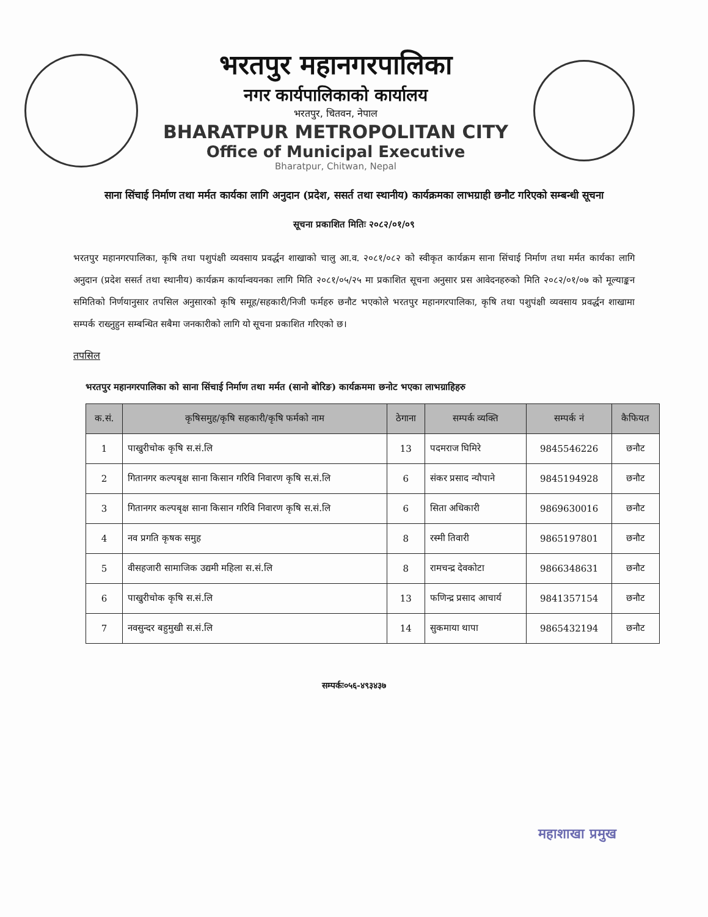भरतपुर महानगरपालिका
नगर कार्यपालिकाको कार्यालय
भरतपुर, चितवन, नेपाल
BHARATPUR METROPOLITAN CITY
Office of Municipal Executive
Bharatpur, Chitwan, Nepal
साना सिंचाई निर्माण तथा मर्मत कार्यका लागि अनुदान (प्रदेश, ससर्त तथा स्थानीय) कार्यक्रमका लाभग्राही छनौट गरिएको सम्बन्धी सूचना
सूचना प्रकाशित मितिः २०८२/०१/०९
भरतपुर महानगरपालिका, कृषि तथा पशुपंक्षी व्यवसाय प्रवर्द्धन शाखाको चालु आ.व. २०८१/०८२ को स्वीकृत कार्यक्रम साना सिंचाई निर्माण तथा मर्मत कार्यका लागि अनुदान (प्रदेश ससर्त तथा स्थानीय) कार्यक्रम कार्यान्वयनका लागि मिति २०८१/०५/२५ मा प्रकाशित सूचना अनुसार प्रस आवेदनहरुको मिति २०८२/०१/०७ को मूल्याङ्कन समितिको निर्णयानुसार तपसिल अनुसारको कृषि समूह/सहकारी/निजी फर्महरु छनौट भएकोले भरतपुर महानगरपालिका, कृषि तथा पशुपंक्षी व्यवसाय प्रवर्द्धन शाखामा सम्पर्क राख्नुहुन सम्बन्धित सबैमा जनकारीको लागि यो सूचना प्रकाशित गरिएको छ।
तपसिल
भरतपुर महानगरपालिका को साना सिंचाई निर्माण तथा मर्मत (सानो बोरिङ) कार्यक्रममा छनोट भएका लाभग्राहिहरु
| क.सं. | कृषिसमुह/कृषि सहकारी/कृषि फर्मको नाम | ठेगाना | सम्पर्क व्यक्ति | सम्पर्क नं | कैफियत |
| --- | --- | --- | --- | --- | --- |
| 1 | पाखुरीचोक कृषि स.सं.लि | 13 | पदमराज घिमिरे | 9845546226 | छनौट |
| 2 | गितानगर कल्पबृक्ष साना किसान गरिवि निवारण कृषि स.सं.लि | 6 | संकर प्रसाद न्यौपाने | 9845194928 | छनौट |
| 3 | गितानगर कल्पबृक्ष साना किसान गरिवि निवारण कृषि स.सं.लि | 6 | सिता अधिकारी | 9869630016 | छनौट |
| 4 | नव प्रगति कृषक समुह | 8 | रस्मी तिवारी | 9865197801 | छनौट |
| 5 | वीसहजारी सामाजिक उद्यमी महिला स.सं.लि | 8 | रामचन्द्र देवकोटा | 9866348631 | छनौट |
| 6 | पाखुरीचोक कृषि स.सं.लि | 13 | फणिन्द्र प्रसाद आचार्य | 9841357154 | छनौट |
| 7 | नवसुन्दर बहुमुखी स.सं.लि | 14 | सुकमाया थापा | 9865432194 | छनौट |
महाशाखा प्रमुख
सम्पर्कः०५६-४९३४३७